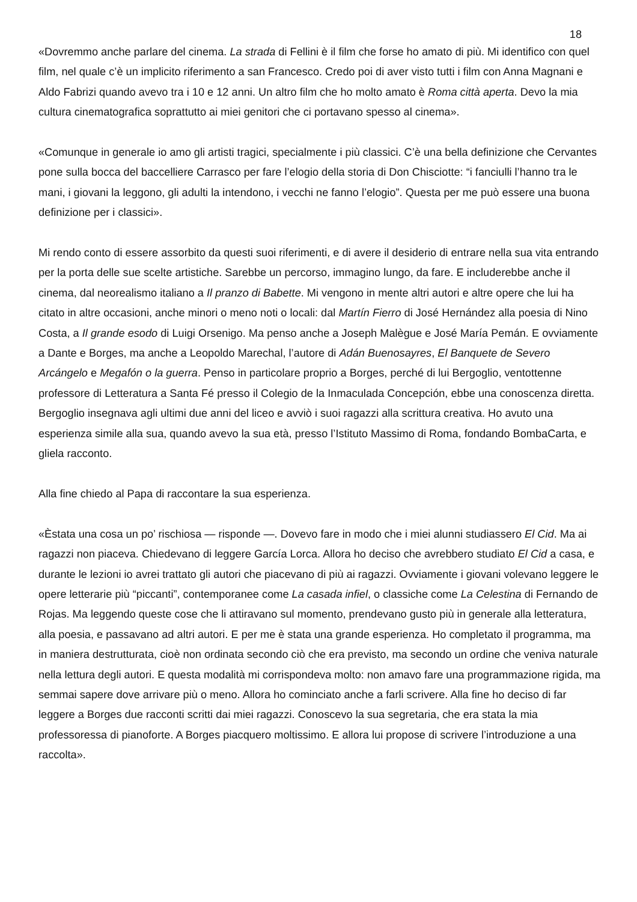18
«Dovremmo anche parlare del cinema. La strada di Fellini è il film che forse ho amato di più. Mi identifico con quel film, nel quale c’è un implicito riferimento a san Francesco. Credo poi di aver visto tutti i film con Anna Magnani e Aldo Fabrizi quando avevo tra i 10 e 12 anni. Un altro film che ho molto amato è Roma città aperta. Devo la mia cultura cinematografica soprattutto ai miei genitori che ci portavano spesso al cinema».
«Comunque in generale io amo gli artisti tragici, specialmente i più classici. C’è una bella definizione che Cervantes pone sulla bocca del baccelliere Carrasco per fare l’elogio della storia di Don Chisciotte: “i fanciulli l’hanno tra le mani, i giovani la leggono, gli adulti la intendono, i vecchi ne fanno l’elogio”. Questa per me può essere una buona definizione per i classici».
Mi rendo conto di essere assorbito da questi suoi riferimenti, e di avere il desiderio di entrare nella sua vita entrando per la porta delle sue scelte artistiche. Sarebbe un percorso, immagino lungo, da fare. E includerebbe anche il cinema, dal neorealismo italiano a Il pranzo di Babette. Mi vengono in mente altri autori e altre opere che lui ha citato in altre occasioni, anche minori o meno noti o locali: dal Martín Fierro di José Hernández alla poesia di Nino Costa, a Il grande esodo di Luigi Orsenigo. Ma penso anche a Joseph Malègue e José María Pemán. E ovviamente a Dante e Borges, ma anche a Leopoldo Marechal, l’autore di Adán Buenosayres, El Banquete de Severo Arcángelo e Megafón o la guerra. Penso in particolare proprio a Borges, perché di lui Bergoglio, ventottenne professore di Letteratura a Santa Fé presso il Colegio de la Inmaculada Concepción, ebbe una conoscenza diretta. Bergoglio insegnava agli ultimi due anni del liceo e avviò i suoi ragazzi alla scrittura creativa. Ho avuto una esperienza simile alla sua, quando avevo la sua età, presso l’Istituto Massimo di Roma, fondando BombaCarta, e gliela racconto.
Alla fine chiedo al Papa di raccontare la sua esperienza.
«Èstata una cosa un po’ rischiosa — risponde —. Dovevo fare in modo che i miei alunni studiassero El Cid. Ma ai ragazzi non piaceva. Chiedevano di leggere García Lorca. Allora ho deciso che avrebbero studiato El Cid a casa, e durante le lezioni io avrei trattato gli autori che piacevano di più ai ragazzi. Ovviamente i giovani volevano leggere le opere letterarie più “piccanti”, contemporanee come La casada infiel, o classiche come La Celestina di Fernando de Rojas. Ma leggendo queste cose che li attiravano sul momento, prendevano gusto più in generale alla letteratura, alla poesia, e passavano ad altri autori. E per me è stata una grande esperienza. Ho completato il programma, ma in maniera destrutturata, cioè non ordinata secondo ciò che era previsto, ma secondo un ordine che veniva naturale nella lettura degli autori. E questa modalità mi corrispondeva molto: non amavo fare una programmazione rigida, ma semmai sapere dove arrivare più o meno. Allora ho cominciato anche a farli scrivere. Alla fine ho deciso di far leggere a Borges due racconti scritti dai miei ragazzi. Conoscevo la sua segretaria, che era stata la mia professoressa di pianoforte. A Borges piacquero moltissimo. E allora lui propose di scrivere l’introduzione a una raccolta».